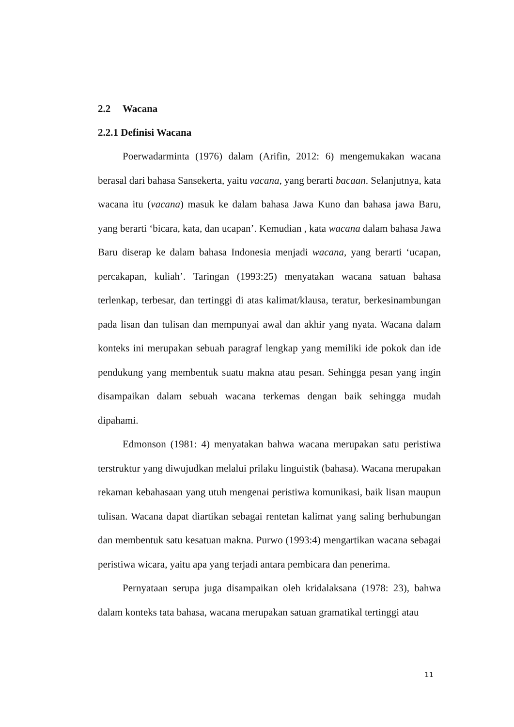2.2 Wacana
2.2.1 Definisi Wacana
Poerwadarminta (1976) dalam (Arifin, 2012: 6) mengemukakan wacana berasal dari bahasa Sansekerta, yaitu vacana, yang berarti bacaan. Selanjutnya, kata wacana itu (vacana) masuk ke dalam bahasa Jawa Kuno dan bahasa jawa Baru, yang berarti ‘bicara, kata, dan ucapan’. Kemudian , kata wacana dalam bahasa Jawa Baru diserap ke dalam bahasa Indonesia menjadi wacana, yang berarti ‘ucapan, percakapan, kuliah’. Taringan (1993:25) menyatakan wacana satuan bahasa terlenkap, terbesar, dan tertinggi di atas kalimat/klausa, teratur, berkesinambungan pada lisan dan tulisan dan mempunyai awal dan akhir yang nyata. Wacana dalam konteks ini merupakan sebuah paragraf lengkap yang memiliki ide pokok dan ide pendukung yang membentuk suatu makna atau pesan. Sehingga pesan yang ingin disampaikan dalam sebuah wacana terkemas dengan baik sehingga mudah dipahami.
Edmonson (1981: 4) menyatakan bahwa wacana merupakan satu peristiwa terstruktur yang diwujudkan melalui prilaku linguistik (bahasa). Wacana merupakan rekaman kebahasaan yang utuh mengenai peristiwa komunikasi, baik lisan maupun tulisan. Wacana dapat diartikan sebagai rentetan kalimat yang saling berhubungan dan membentuk satu kesatuan makna. Purwo (1993:4) mengartikan wacana sebagai peristiwa wicara, yaitu apa yang terjadi antara pembicara dan penerima.
Pernyataan serupa juga disampaikan oleh kridalaksana (1978: 23), bahwa dalam konteks tata bahasa, wacana merupakan satuan gramatikal tertinggi atau
11